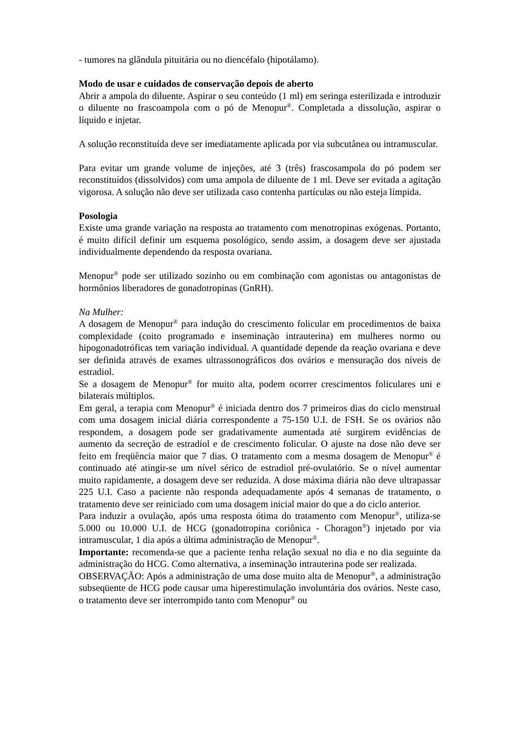- tumores na glândula pituitária ou no diencéfalo (hipotálamo).
Modo de usar e cuidados de conservação depois de aberto
Abrir a ampola do diluente. Aspirar o seu conteúdo (1 ml) em seringa esterilizada e introduzir o diluente no frascoampola com o pó de Menopur<sup>®</sup>. Completada a dissolução, aspirar o líquido e injetar.
A solução reconstituída deve ser imediatamente aplicada por via subcutânea ou intramuscular.
Para evitar um grande volume de injeções, até 3 (três) frascosampola do pó podem ser reconstituídos (dissolvidos) com uma ampola de diluente de 1 ml. Deve ser evitada a agitação vigorosa. A solução não deve ser utilizada caso contenha partículas ou não esteja límpida.
Posologia
Existe uma grande variação na resposta ao tratamento com menotropinas exógenas. Portanto, é muito difícil definir um esquema posológico, sendo assim, a dosagem deve ser ajustada individualmente dependendo da resposta ovariana.
Menopur<sup>®</sup> pode ser utilizado sozinho ou em combinação com agonistas ou antagonistas de hormônios liberadores de gonadotropinas (GnRH).
Na Mulher:
A dosagem de Menopur<sup>®</sup> para indução do crescimento folicular em procedimentos de baixa complexidade (coito programado e inseminação intrauterina) em mulheres normo ou hipogonadotróficas tem variação individual. A quantidade depende da reação ovariana e deve ser definida através de exames ultrassonográficos dos ovários e mensuração dos níveis de estradiol.
Se a dosagem de Menopur<sup>®</sup> for muito alta, podem ocorrer crescimentos foliculares uni e bilaterais múltiplos.
Em geral, a terapia com Menopur<sup>®</sup> é iniciada dentro dos 7 primeiros dias do ciclo menstrual com uma dosagem inicial diária correspondente a 75-150 U.I. de FSH. Se os ovários não respondem, a dosagem pode ser gradativamente aumentada até surgirem evidências de aumento da secreção de estradiol e de crescimento folicular. O ajuste na dose não deve ser feito em freqüência maior que 7 dias. O tratamento com a mesma dosagem de Menopur<sup>®</sup> é continuado até atingir-se um nível sérico de estradiol pré-ovulatório. Se o nível aumentar muito rapidamente, a dosagem deve ser reduzida. A dose máxima diária não deve ultrapassar 225 U.I. Caso a paciente não responda adequadamente após 4 semanas de tratamento, o tratamento deve ser reiniciado com uma dosagem inicial maior do que a do ciclo anterior.
Para induzir a ovulação, após uma resposta ótima do tratamento com Menopur<sup>®</sup>, utiliza-se 5.000 ou 10.000 U.I. de HCG (gonadotropina coriônica - Choragon<sup>®</sup>) injetado por via intramuscular, 1 dia após a última administração de Menopur<sup>®</sup>.
Importante: recomenda-se que a paciente tenha relação sexual no dia e no dia seguinte da administração do HCG. Como alternativa, a inseminação intrauterina pode ser realizada.
OBSERVAÇÃO: Após a administração de uma dose muito alta de Menopur<sup>®</sup>, a administração subseqüente de HCG pode causar uma hiperestimulação involuntária dos ovários. Neste caso, o tratamento deve ser interrompido tanto com Menopur<sup>®</sup> ou